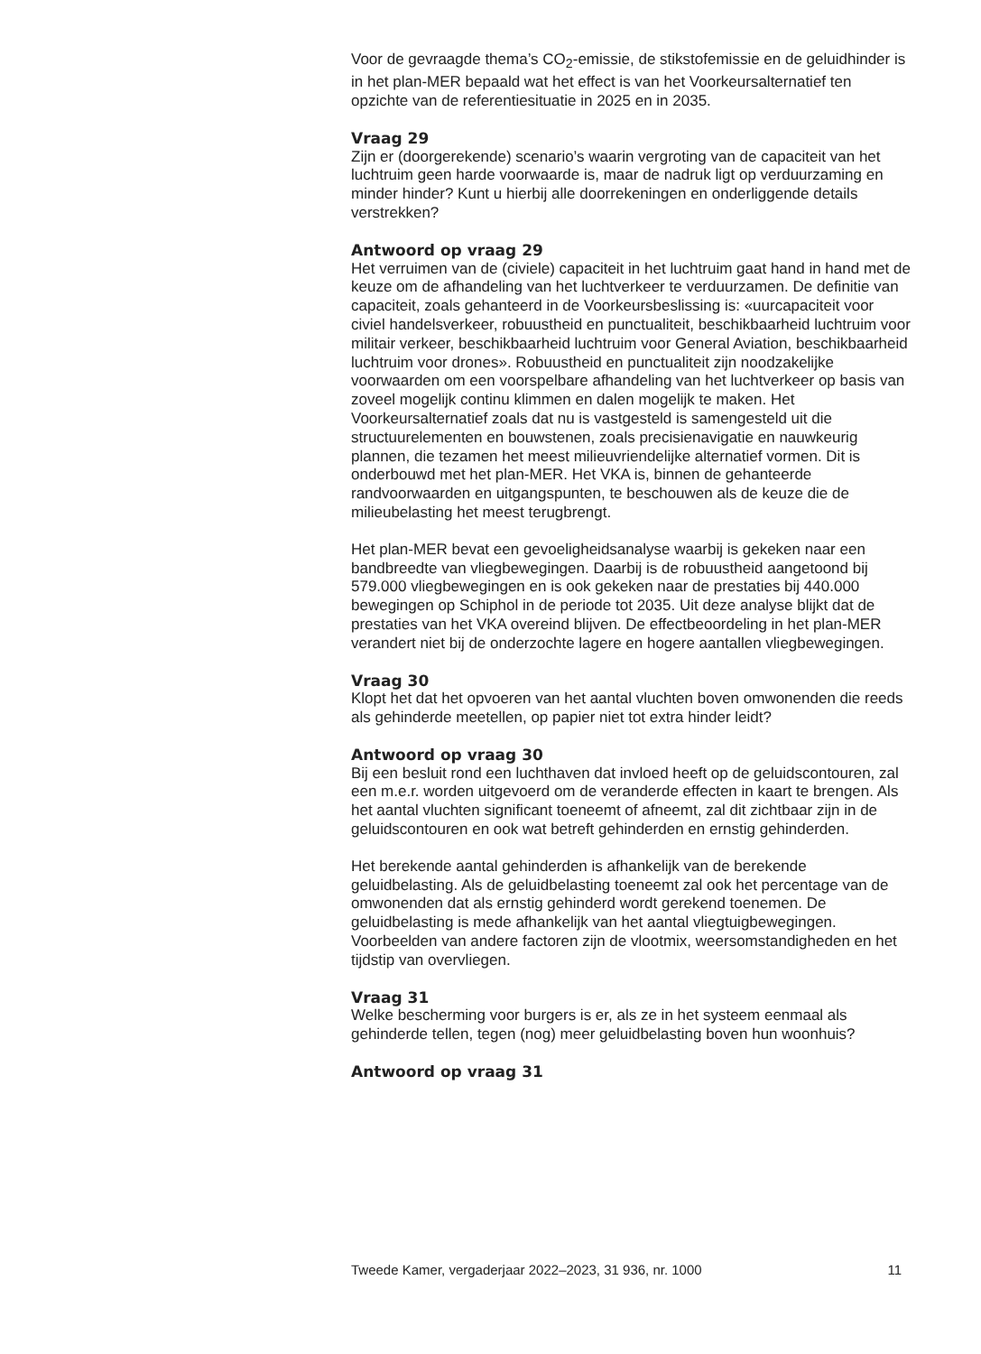Voor de gevraagde thema’s CO<sub>2</sub>-emissie, de stikstofemissie en de geluidhinder is in het plan-MER bepaald wat het effect is van het Voorkeursalternatief ten opzichte van de referentiesituatie in 2025 en in 2035.
Vraag 29
Zijn er (doorgerekende) scenario’s waarin vergroting van de capaciteit van het luchtruim geen harde voorwaarde is, maar de nadruk ligt op verduurzaming en minder hinder? Kunt u hierbij alle doorrekeningen en onderliggende details verstrekken?
Antwoord op vraag 29
Het verruimen van de (civiele) capaciteit in het luchtruim gaat hand in hand met de keuze om de afhandeling van het luchtverkeer te verduurzamen. De definitie van capaciteit, zoals gehanteerd in de Voorkeursbeslissing is: «uurcapaciteit voor civiel handelsverkeer, robuustheid en punctualiteit, beschikbaarheid luchtruim voor militair verkeer, beschikbaarheid luchtruim voor General Aviation, beschikbaarheid luchtruim voor drones». Robuustheid en punctualiteit zijn noodzakelijke voorwaarden om een voorspelbare afhandeling van het luchtverkeer op basis van zoveel mogelijk continu klimmen en dalen mogelijk te maken. Het Voorkeursalternatief zoals dat nu is vastgesteld is samengesteld uit die structuurelementen en bouwstenen, zoals precisienavigatie en nauwkeurig plannen, die tezamen het meest milieuvriendelijke alternatief vormen. Dit is onderbouwd met het plan-MER. Het VKA is, binnen de gehanteerde randvoorwaarden en uitgangspunten, te beschouwen als de keuze die de milieubelasting het meest terugbrengt.
Het plan-MER bevat een gevoeligheidsanalyse waarbij is gekeken naar een bandbreedte van vliegbewegingen. Daarbij is de robuustheid aangetoond bij 579.000 vliegbewegingen en is ook gekeken naar de prestaties bij 440.000 bewegingen op Schiphol in de periode tot 2035. Uit deze analyse blijkt dat de prestaties van het VKA overeind blijven. De effectbeoordeling in het plan-MER verandert niet bij de onderzochte lagere en hogere aantallen vliegbewegingen.
Vraag 30
Klopt het dat het opvoeren van het aantal vluchten boven omwonenden die reeds als gehinderde meetellen, op papier niet tot extra hinder leidt?
Antwoord op vraag 30
Bij een besluit rond een luchthaven dat invloed heeft op de geluidscontouren, zal een m.e.r. worden uitgevoerd om de veranderde effecten in kaart te brengen. Als het aantal vluchten significant toeneemt of afneemt, zal dit zichtbaar zijn in de geluidscontouren en ook wat betreft gehinderden en ernstig gehinderden.
Het berekende aantal gehinderden is afhankelijk van de berekende geluidbelasting. Als de geluidbelasting toeneemt zal ook het percentage van de omwonenden dat als ernstig gehinderd wordt gerekend toenemen. De geluidbelasting is mede afhankelijk van het aantal vliegtuigbewegingen. Voorbeelden van andere factoren zijn de vlootmix, weersomstandigheden en het tijdstip van overvliegen.
Vraag 31
Welke bescherming voor burgers is er, als ze in het systeem eenmaal als gehinderde tellen, tegen (nog) meer geluidbelasting boven hun woonhuis?
Antwoord op vraag 31
Tweede Kamer, vergaderjaar 2022–2023, 31 936, nr. 1000 11